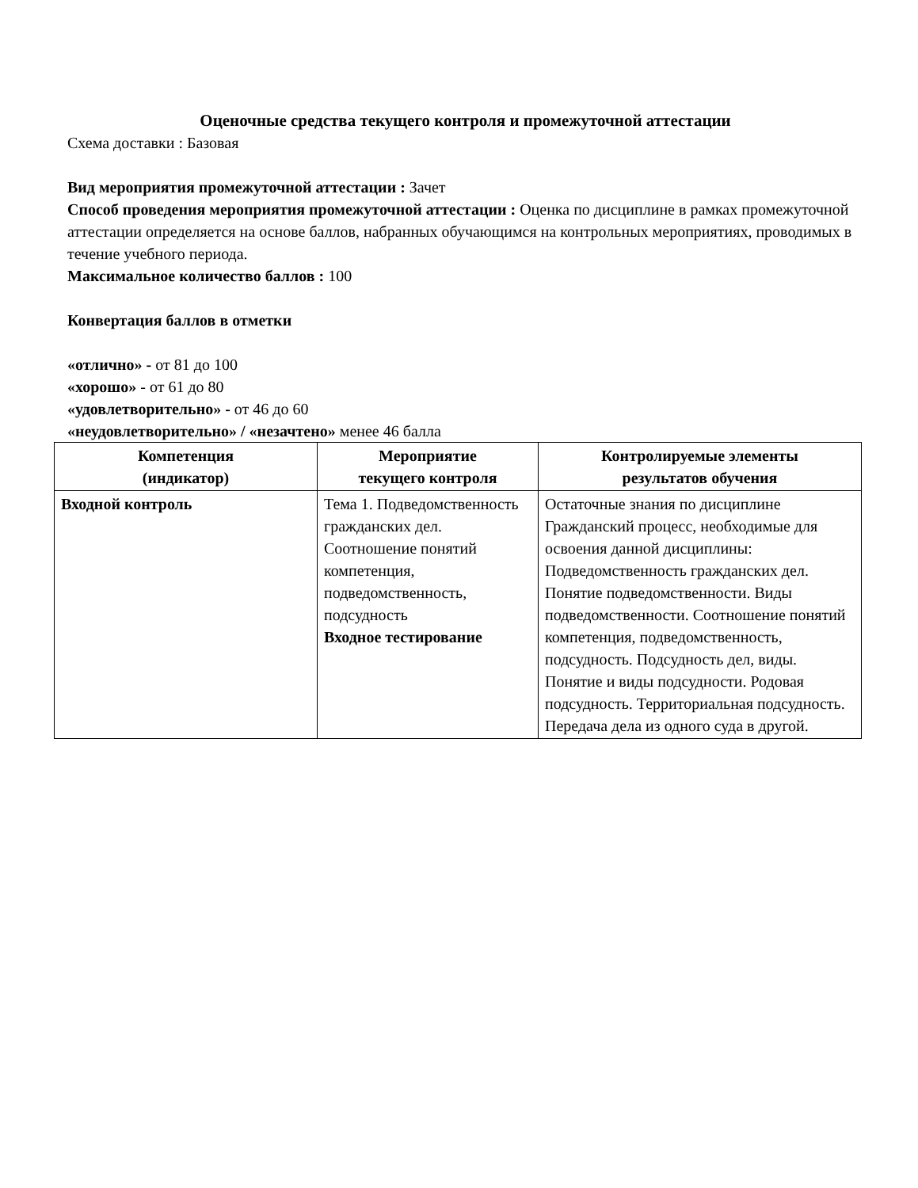Оценочные средства текущего контроля и промежуточной аттестации
Схема доставки : Базовая
Вид мероприятия промежуточной аттестации : Зачет
Способ проведения мероприятия промежуточной аттестации : Оценка по дисциплине в рамках промежуточной аттестации определяется на основе баллов, набранных обучающимся на контрольных мероприятиях, проводимых в течение учебного периода.
Максимальное количество баллов : 100
Конвертация баллов в отметки
«отлично» - от 81 до 100
«хорошо» - от 61 до 80
«удовлетворительно» - от 46 до 60
«неудовлетворительно» / «незачтено» менее 46 балла
| Компетенция (индикатор) | Мероприятие текущего контроля | Контролируемые элементы результатов обучения |
| --- | --- | --- |
| Входной контроль | Тема 1. Подведомственность гражданских дел. Соотношение понятий компетенция, подведомственность, подсудность Входное тестирование | Остаточные знания по дисциплине Гражданский процесс, необходимые для освоения данной дисциплины: Подведомственность гражданских дел. Понятие подведомственности. Виды подведомственности. Соотношение понятий компетенция, подведомственность, подсудность. Подсудность дел, виды. Понятие и виды подсудности. Родовая подсудность. Территориальная подсудность. Передача дела из одного суда в другой. |